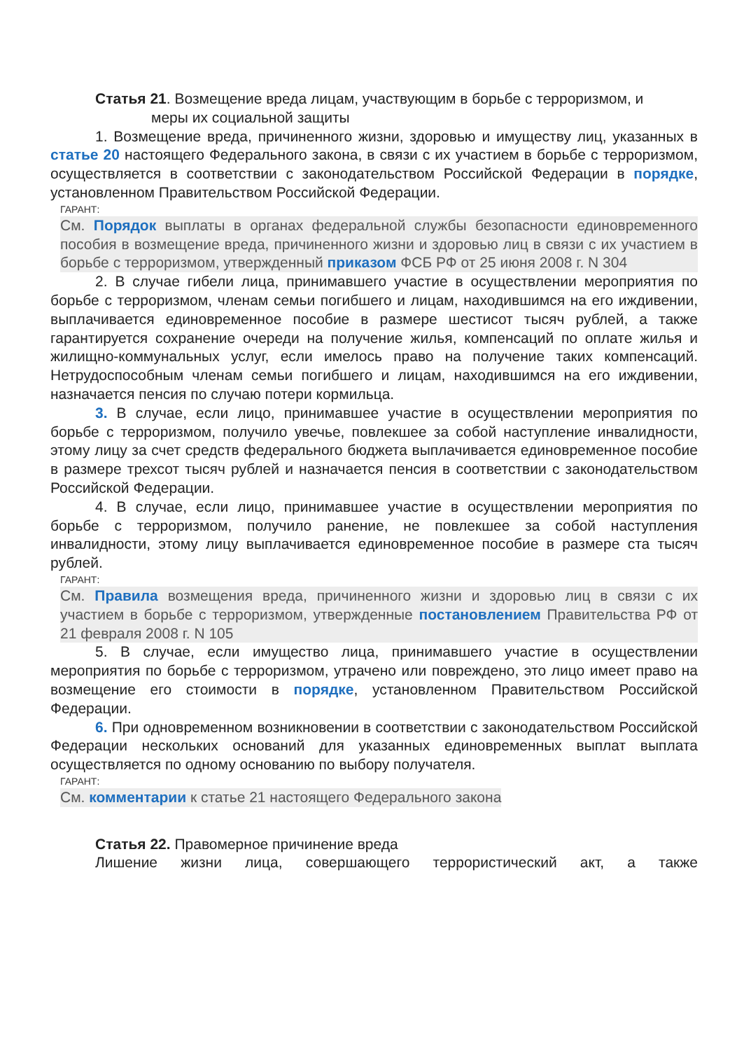Статья 21. Возмещение вреда лицам, участвующим в борьбе с терроризмом, и
меры их социальной защиты
1. Возмещение вреда, причиненного жизни, здоровью и имуществу лиц, указанных в статье 20 настоящего Федерального закона, в связи с их участием в борьбе с терроризмом, осуществляется в соответствии с законодательством Российской Федерации в порядке, установленном Правительством Российской Федерации.
ГАРАНТ:
См. Порядок выплаты в органах федеральной службы безопасности единовременного пособия в возмещение вреда, причиненного жизни и здоровью лиц в связи с их участием в борьбе с терроризмом, утвержденный приказом ФСБ РФ от 25 июня 2008 г. N 304
2. В случае гибели лица, принимавшего участие в осуществлении мероприятия по борьбе с терроризмом, членам семьи погибшего и лицам, находившимся на его иждивении, выплачивается единовременное пособие в размере шестисот тысяч рублей, а также гарантируется сохранение очереди на получение жилья, компенсаций по оплате жилья и жилищно-коммунальных услуг, если имелось право на получение таких компенсаций. Нетрудоспособным членам семьи погибшего и лицам, находившимся на его иждивении, назначается пенсия по случаю потери кормильца.
3. В случае, если лицо, принимавшее участие в осуществлении мероприятия по борьбе с терроризмом, получило увечье, повлекшее за собой наступление инвалидности, этому лицу за счет средств федерального бюджета выплачивается единовременное пособие в размере трехсот тысяч рублей и назначается пенсия в соответствии с законодательством Российской Федерации.
4. В случае, если лицо, принимавшее участие в осуществлении мероприятия по борьбе с терроризмом, получило ранение, не повлекшее за собой наступления инвалидности, этому лицу выплачивается единовременное пособие в размере ста тысяч рублей.
ГАРАНТ:
См. Правила возмещения вреда, причиненного жизни и здоровью лиц в связи с их участием в борьбе с терроризмом, утвержденные постановлением Правительства РФ от 21 февраля 2008 г. N 105
5. В случае, если имущество лица, принимавшего участие в осуществлении мероприятия по борьбе с терроризмом, утрачено или повреждено, это лицо имеет право на возмещение его стоимости в порядке, установленном Правительством Российской Федерации.
6. При одновременном возникновении в соответствии с законодательством Российской Федерации нескольких оснований для указанных единовременных выплат выплата осуществляется по одному основанию по выбору получателя.
ГАРАНТ:
См. комментарии к статье 21 настоящего Федерального закона
Статья 22. Правомерное причинение вреда
Лишение жизни лица, совершающего террористический акт, а также